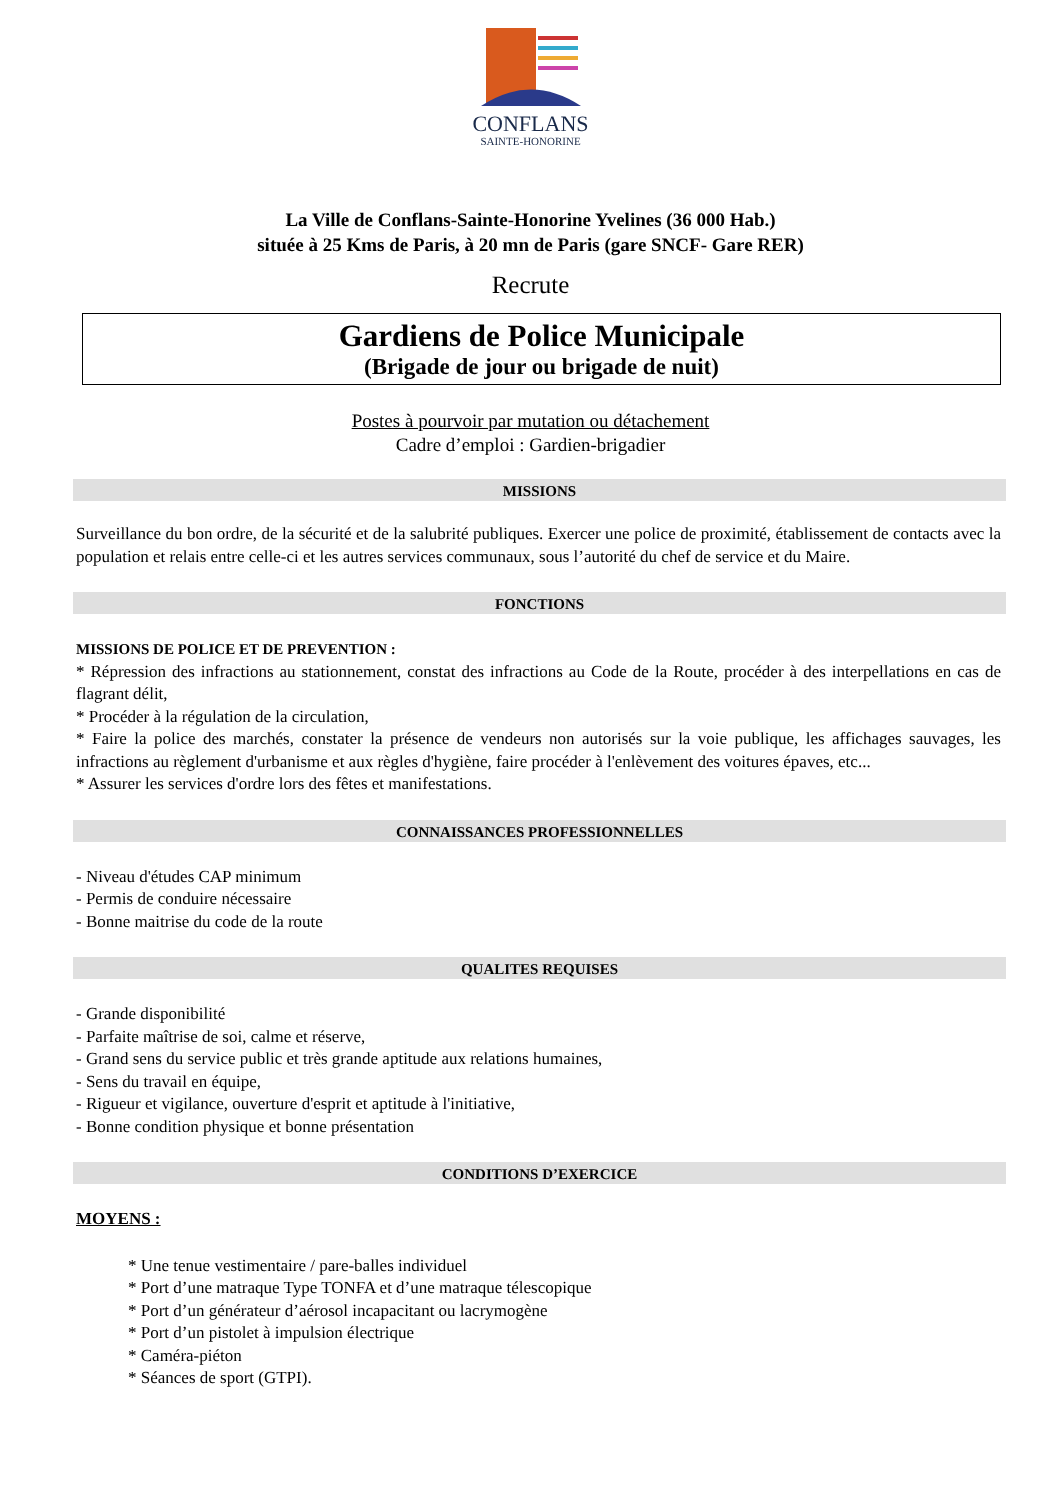CONFLANS
SAINTE-HONORINE
La Ville de Conflans-Sainte-Honorine Yvelines (36 000 Hab.)
située à 25 Kms de Paris, à 20 mn de Paris (gare SNCF- Gare RER)
Recrute
Gardiens de Police Municipale
(Brigade de jour ou brigade de nuit)
Postes à pourvoir par mutation ou détachement
Cadre d’emploi : Gardien-brigadier
MISSIONS
Surveillance du bon ordre, de la sécurité et de la salubrité publiques. Exercer une police de proximité, établissement de contacts avec la population et relais entre celle-ci et les autres services communaux, sous l’autorité du chef de service et du Maire.
FONCTIONS
MISSIONS DE POLICE ET DE PREVENTION :
* Répression des infractions au stationnement, constat des infractions au Code de la Route, procéder à des interpellations en cas de flagrant délit,
* Procéder à la régulation de la circulation,
* Faire la police des marchés, constater la présence de vendeurs non autorisés sur la voie publique, les affichages sauvages, les infractions au règlement d'urbanisme et aux règles d'hygiène, faire procéder à l'enlèvement des voitures épaves, etc...
* Assurer les services d'ordre lors des fêtes et manifestations.
CONNAISSANCES PROFESSIONNELLES
- Niveau d'études CAP minimum
- Permis de conduire nécessaire
- Bonne maitrise du code de la route
QUALITES REQUISES
- Grande disponibilité
- Parfaite maîtrise de soi, calme et réserve,
- Grand sens du service public et très grande aptitude aux relations humaines,
- Sens du travail en équipe,
- Rigueur et vigilance, ouverture d'esprit et aptitude à l'initiative,
- Bonne condition physique et bonne présentation
CONDITIONS D’EXERCICE
MOYENS :
* Une tenue vestimentaire / pare-balles individuel
* Port d’une matraque Type TONFA et d’une matraque télescopique
* Port d’un générateur d’aérosol incapacitant ou lacrymogène
* Port d’un pistolet à impulsion électrique
* Caméra-piéton
* Séances de sport (GTPI).